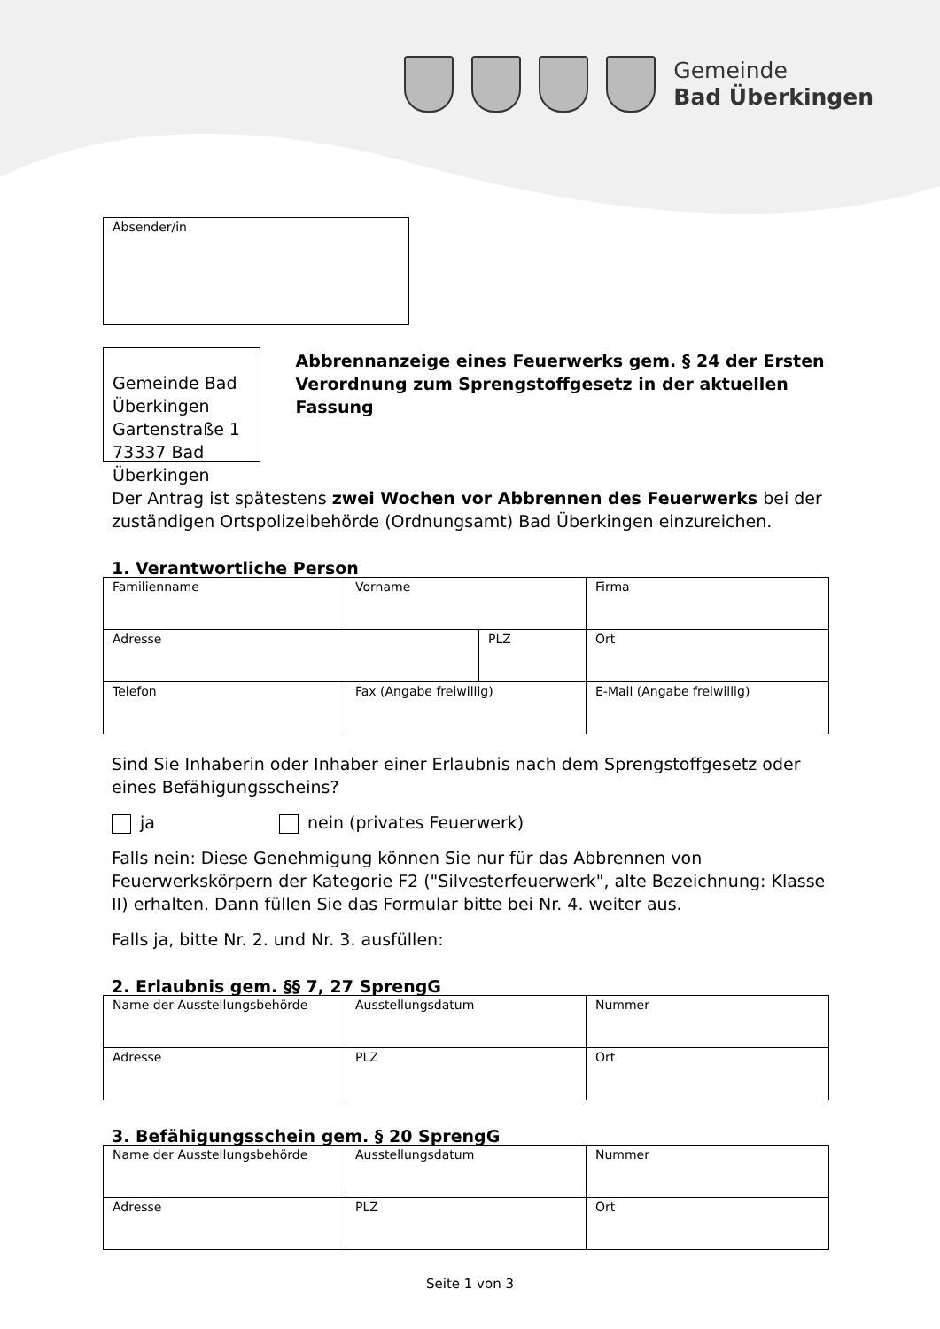Gemeinde
Bad Überkingen
Absender/in
Gemeinde Bad Überkingen
Gartenstraße 1
73337 Bad Überkingen
Abbrennanzeige eines Feuerwerks gem. § 24 der Ersten Verordnung zum Sprengstoffgesetz in der aktuellen Fassung
Der Antrag ist spätestens zwei Wochen vor Abbrennen des Feuerwerks bei der zuständigen Ortspolizeibehörde (Ordnungsamt) Bad Überkingen einzureichen.
1. Verantwortliche Person
| Familienname | Vorname | | Firma |
| Adresse | | PLZ | Ort |
| Telefon | Fax (Angabe freiwillig) | | E-Mail (Angabe freiwillig) |
Sind Sie Inhaberin oder Inhaber einer Erlaubnis nach dem Sprengstoffgesetz oder eines Befähigungsscheins?
ja nein (privates Feuerwerk)
Falls nein: Diese Genehmigung können Sie nur für das Abbrennen von Feuerwerkskörpern der Kategorie F2 ("Silvesterfeuerwerk", alte Bezeichnung: Klasse II) erhalten. Dann füllen Sie das Formular bitte bei Nr. 4. weiter aus.
Falls ja, bitte Nr. 2. und Nr. 3. ausfüllen:
2. Erlaubnis gem. §§ 7, 27 SprengG
| Name der Ausstellungsbehörde | Ausstellungsdatum | Nummer |
| Adresse | PLZ | Ort |
3. Befähigungsschein gem. § 20 SprengG
| Name der Ausstellungsbehörde | Ausstellungsdatum | Nummer |
| Adresse | PLZ | Ort |
Seite 1 von 3